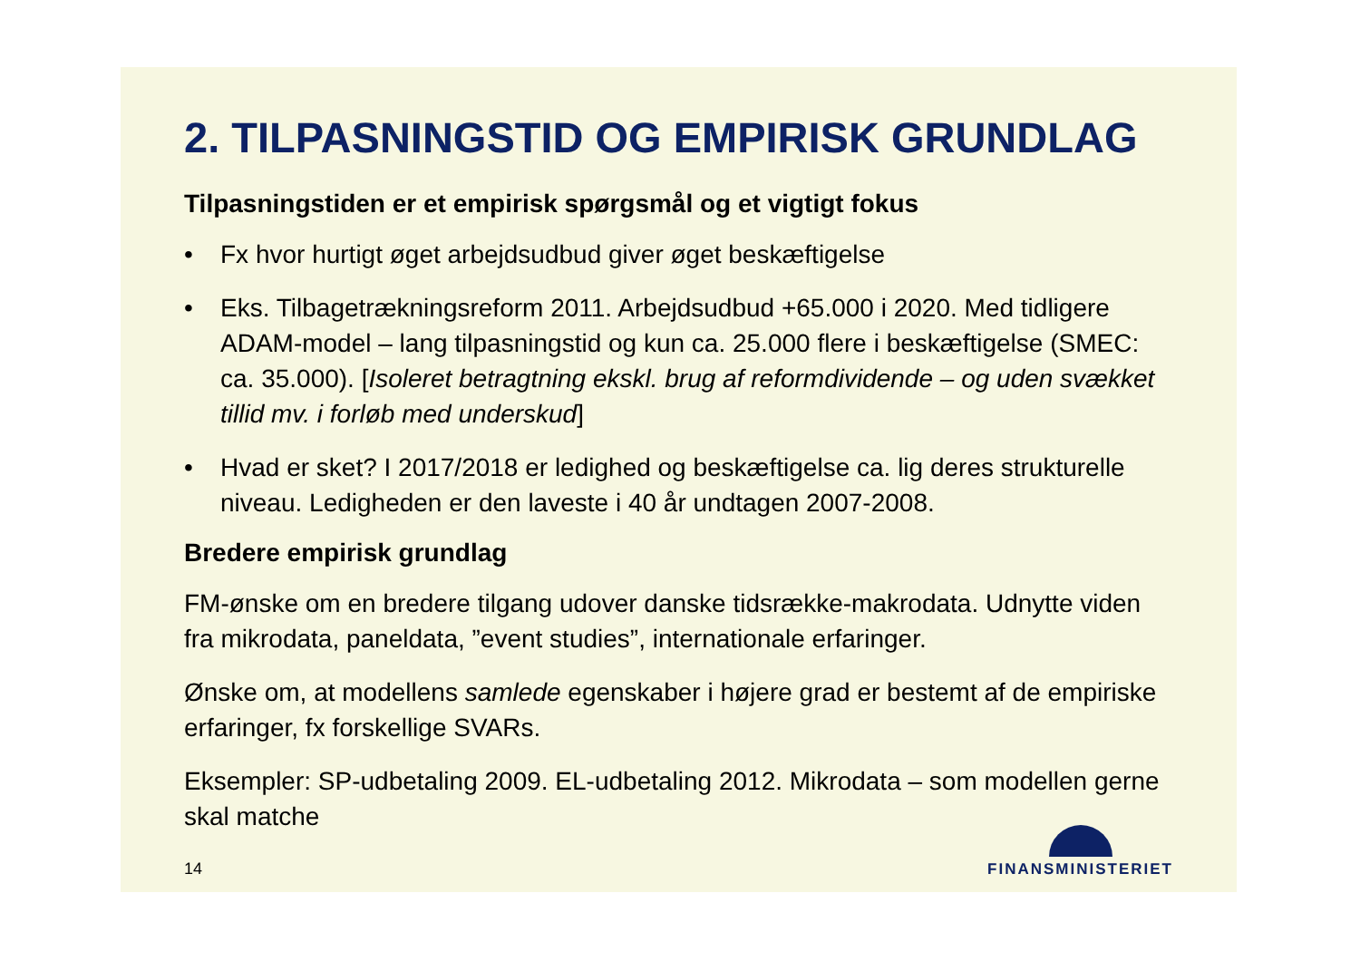2. TILPASNINGSTID OG EMPIRISK GRUNDLAG
Tilpasningstiden er et empirisk spørgsmål og et vigtigt fokus
• Fx hvor hurtigt øget arbejdsudbud giver øget beskæftigelse
• Eks. Tilbagetrækningsreform 2011. Arbejdsudbud +65.000 i 2020. Med tidligere ADAM-model – lang tilpasningstid og kun ca. 25.000 flere i beskæftigelse (SMEC: ca. 35.000). [Isoleret betragtning ekskl. brug af reformdividende – og uden svækket tillid mv. i forløb med underskud]
• Hvad er sket? I 2017/2018 er ledighed og beskæftigelse ca. lig deres strukturelle niveau. Ledigheden er den laveste i 40 år undtagen 2007-2008.
Bredere empirisk grundlag
FM-ønske om en bredere tilgang udover danske tidsrække-makrodata. Udnytte viden fra mikrodata, paneldata, ”event studies”, internationale erfaringer.
Ønske om, at modellens samlede egenskaber i højere grad er bestemt af de empiriske erfaringer, fx forskellige SVARs.
Eksempler: SP-udbetaling 2009. EL-udbetaling 2012. Mikrodata – som modellen gerne skal matche
14
FINANSMINISTERIET